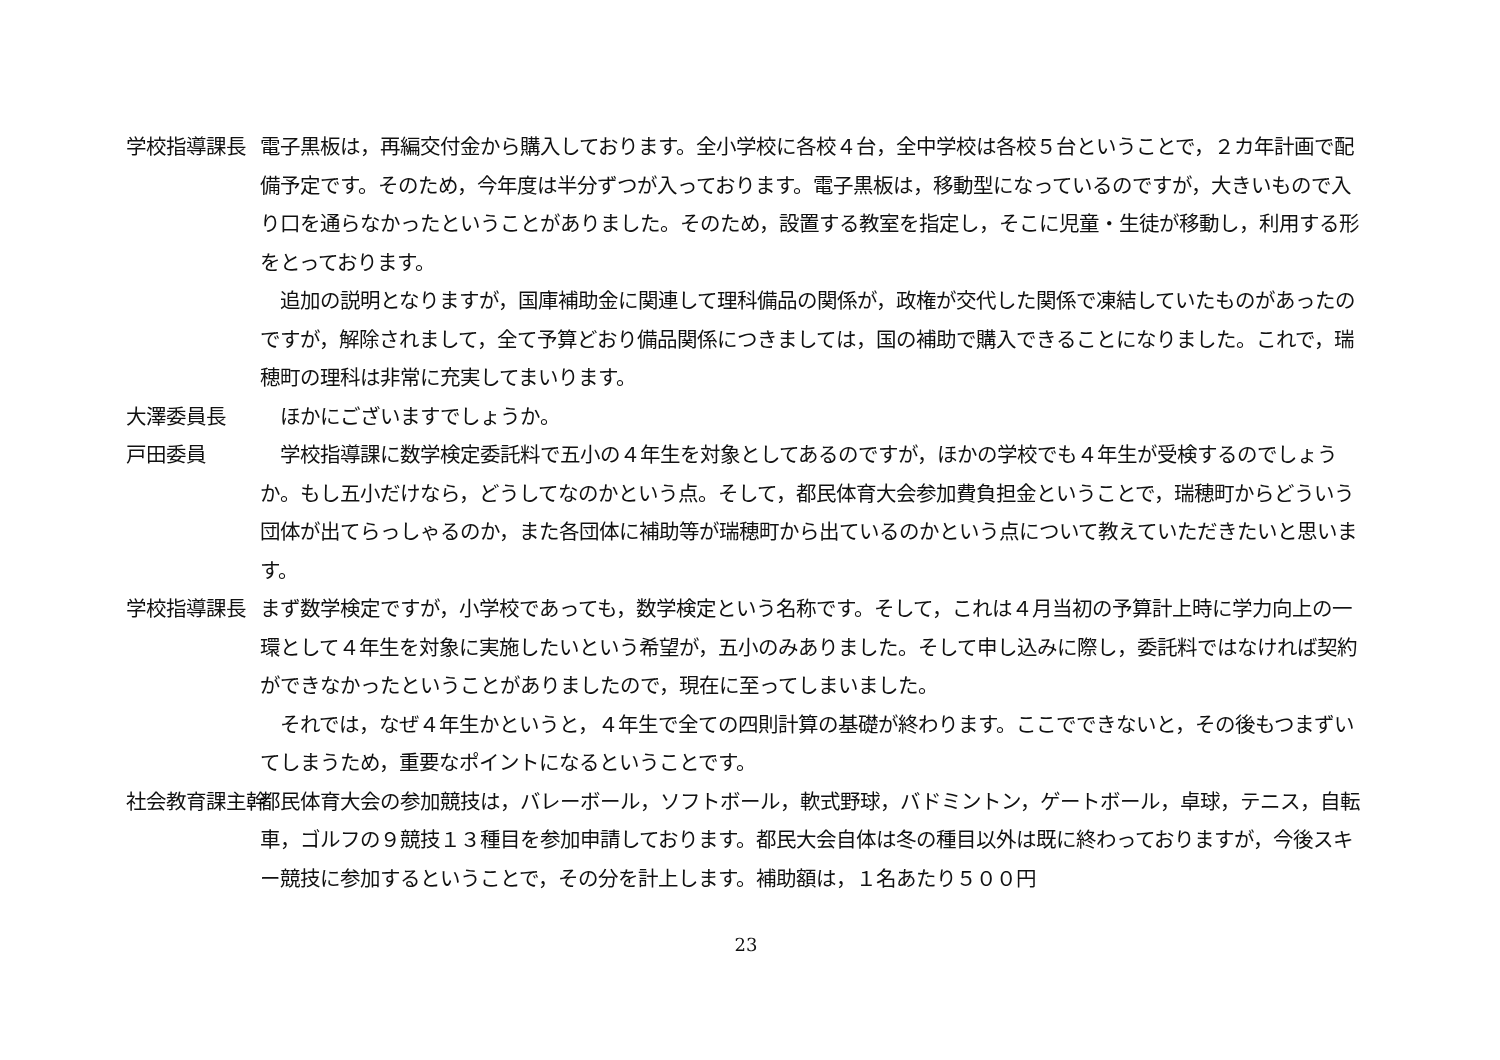学校指導課長 電子黒板は，再編交付金から購入しております。全小学校に各校４台，全中学校は各校５台ということで，２カ年計画で配備予定です。そのため，今年度は半分ずつが入っております。電子黒板は，移動型になっているのですが，大きいもので入り口を通らなかったということがありました。そのため，設置する教室を指定し，そこに児童・生徒が移動し，利用する形をとっております。
　追加の説明となりますが，国庫補助金に関連して理科備品の関係が，政権が交代した関係で凍結していたものがあったのですが，解除されまして，全て予算どおり備品関係につきましては，国の補助で購入できることになりました。これで，瑞穂町の理科は非常に充実してまいります。
大澤委員長 　ほかにございますでしょうか。
戸田委員 　学校指導課に数学検定委託料で五小の４年生を対象としてあるのですが，ほかの学校でも４年生が受検するのでしょうか。もし五小だけなら，どうしてなのかという点。そして，都民体育大会参加費負担金ということで，瑞穂町からどういう団体が出てらっしゃるのか，また各団体に補助等が瑞穂町から出ているのかという点について教えていただきたいと思います。
学校指導課長 まず数学検定ですが，小学校であっても，数学検定という名称です。そして，これは４月当初の予算計上時に学力向上の一環として４年生を対象に実施したいという希望が，五小のみありました。そして申し込みに際し，委託料ではなければ契約ができなかったということがありましたので，現在に至ってしまいました。
　それでは，なぜ４年生かというと，４年生で全ての四則計算の基礎が終わります。ここでできないと，その後もつまずいてしまうため，重要なポイントになるということです。
社会教育課主幹 都民体育大会の参加競技は，バレーボール，ソフトボール，軟式野球，バドミントン，ゲートボール，卓球，テニス，自転車，ゴルフの９競技１３種目を参加申請しております。都民大会自体は冬の種目以外は既に終わっておりますが，今後スキー競技に参加するということで，その分を計上します。補助額は，１名あたり５００円
23